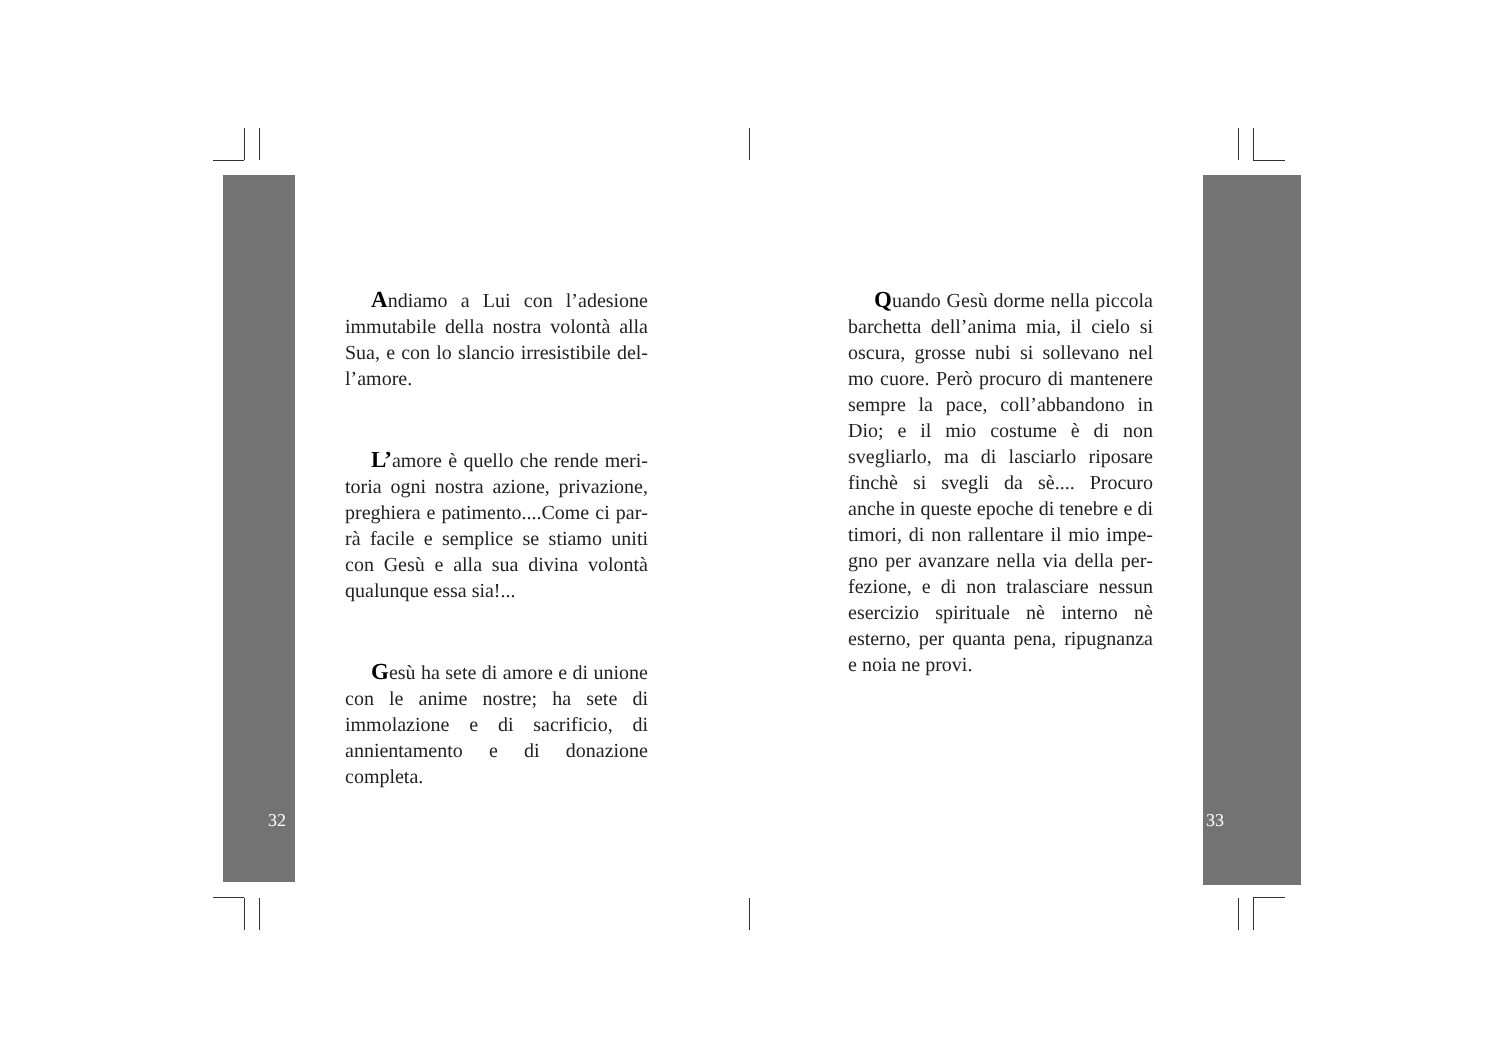Andiamo a Lui con l’adesione immutabile della nostra volontà alla Sua, e con lo slancio irresistibile del­l’amore.
L’amore è quello che rende meri­toria ogni nostra azione, privazione, preghiera e patimento....Come ci par­rà facile e semplice se stiamo uniti con Gesù e alla sua divina volontà qualunque essa sia!...
Gesù ha sete di amore e di unio­ne con le anime nostre; ha sete di immolazione e di sacrificio, di annien­tamento e di donazione completa.
32
Quando Gesù dorme nella pic­cola barchetta dell’anima mia, il cie­lo si oscura, grosse nubi si sollevano nel mo cuore. Però procuro di man­tenere sempre la pace, coll’abbando­no in Dio; e il mio costume è di non svegliarlo, ma di lasciarlo riposare fin­chè si svegli da sè.... Procuro anche in queste epoche di tenebre e di ti­mori, di non rallentare il mio impe­gno per avanzare nella via della per­fezione, e di non tralasciare nessun esercizio spirituale nè interno nè esterno, per quanta pena, ripugnanza e noia ne provi.
33